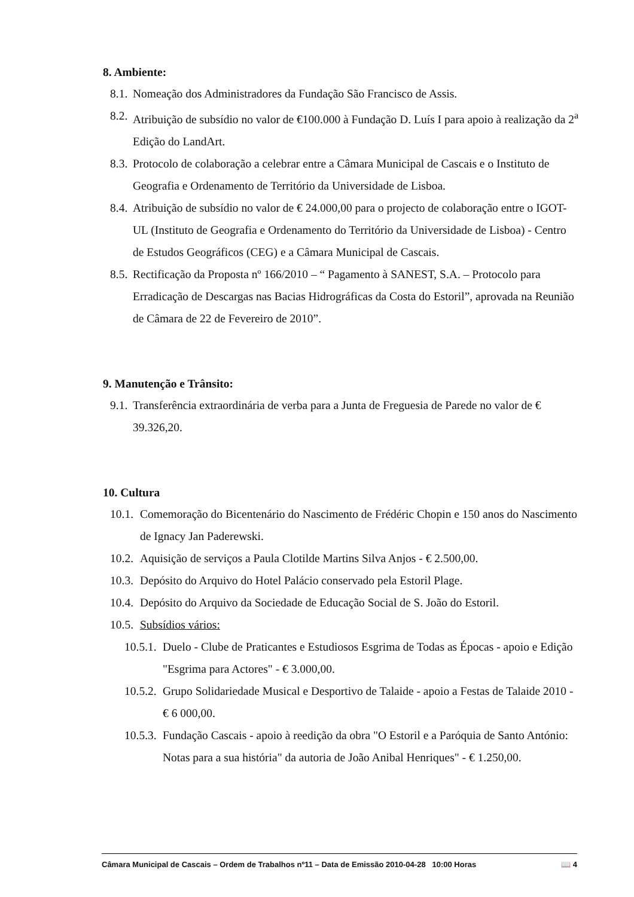8. Ambiente:
8.1. Nomeação dos Administradores da Fundação São Francisco de Assis.
8.2. Atribuição de subsídio no valor de €100.000 à Fundação D. Luís I para apoio à realização da 2<sup>a</sup> Edição do LandArt.
8.3. Protocolo de colaboração a celebrar entre a Câmara Municipal de Cascais e o Instituto de Geografia e Ordenamento de Território da Universidade de Lisboa.
8.4. Atribuição de subsídio no valor de € 24.000,00 para o projecto de colaboração entre o IGOT-UL (Instituto de Geografia e Ordenamento do Território da Universidade de Lisboa) - Centro de Estudos Geográficos (CEG) e a Câmara Municipal de Cascais.
8.5. Rectificação da Proposta nº 166/2010 – “ Pagamento à SANEST, S.A. – Protocolo para Erradicação de Descargas nas Bacias Hidrográficas da Costa do Estoril”, aprovada na Reunião de Câmara de 22 de Fevereiro de 2010”.
9. Manutenção e Trânsito:
9.1. Transferência extraordinária de verba para a Junta de Freguesia de Parede no valor de € 39.326,20.
10. Cultura
10.1. Comemoração do Bicentenário do Nascimento de Frédéric Chopin e 150 anos do Nascimento de Ignacy Jan Paderewski.
10.2. Aquisição de serviços a Paula Clotilde Martins Silva Anjos - € 2.500,00.
10.3. Depósito do Arquivo do Hotel Palácio conservado pela Estoril Plage.
10.4. Depósito do Arquivo da Sociedade de Educação Social de S. João do Estoril.
10.5. Subsídios vários:
10.5.1. Duelo - Clube de Praticantes e Estudiosos Esgrima de Todas as Épocas - apoio e Edição "Esgrima para Actores" - € 3.000,00.
10.5.2. Grupo Solidariedade Musical e Desportivo de Talaide - apoio a Festas de Talaide 2010 - € 6 000,00.
10.5.3. Fundação Cascais - apoio à reedição da obra "O Estoril e a Paróquia de Santo António: Notas para a sua história" da autoria de João Anibal Henriques" - € 1.250,00.
Câmara Municipal de Cascais – Ordem de Trabalhos nº11 – Data de Emissão 2010-04-28 10:00 Horas 📖 4